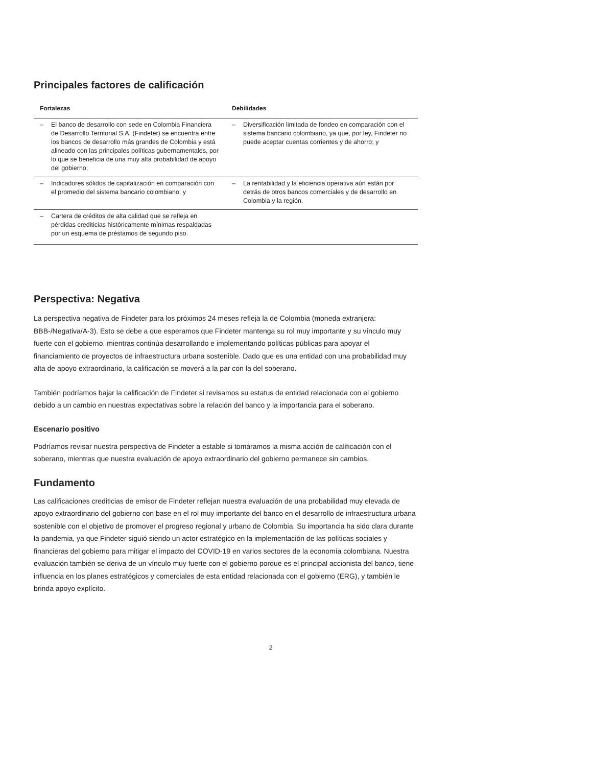Principales factores de calificación
| Fortalezas | Debilidades |
| --- | --- |
| – El banco de desarrollo con sede en Colombia Financiera de Desarrollo Territorial S.A. (Findeter) se encuentra entre los bancos de desarrollo más grandes de Colombia y está alineado con las principales políticas gubernamentales, por lo que se beneficia de una muy alta probabilidad de apoyo del gobierno; | – Diversificación limitada de fondeo en comparación con el sistema bancario colombiano, ya que, por ley, Findeter no puede aceptar cuentas corrientes y de ahorro; y |
| – Indicadores sólidos de capitalización en comparación con el promedio del sistema bancario colombiano; y | – La rentabilidad y la eficiencia operativa aún están por detrás de otros bancos comerciales y de desarrollo en Colombia y la región. |
| – Cartera de créditos de alta calidad que se refleja en pérdidas crediticias históricamente mínimas respaldadas por un esquema de préstamos de segundo piso. | |
Perspectiva: Negativa
La perspectiva negativa de Findeter para los próximos 24 meses refleja la de Colombia (moneda extranjera: BBB-/Negativa/A-3). Esto se debe a que esperamos que Findeter mantenga su rol muy importante y su vínculo muy fuerte con el gobierno, mientras continúa desarrollando e implementando políticas públicas para apoyar el financiamiento de proyectos de infraestructura urbana sostenible. Dado que es una entidad con una probabilidad muy alta de apoyo extraordinario, la calificación se moverá a la par con la del soberano.
También podríamos bajar la calificación de Findeter si revisamos su estatus de entidad relacionada con el gobierno debido a un cambio en nuestras expectativas sobre la relación del banco y la importancia para el soberano.
Escenario positivo
Podríamos revisar nuestra perspectiva de Findeter a estable si tomáramos la misma acción de calificación con el soberano, mientras que nuestra evaluación de apoyo extraordinario del gobierno permanece sin cambios.
Fundamento
Las calificaciones crediticias de emisor de Findeter reflejan nuestra evaluación de una probabilidad muy elevada de apoyo extraordinario del gobierno con base en el rol muy importante del banco en el desarrollo de infraestructura urbana sostenible con el objetivo de promover el progreso regional y urbano de Colombia. Su importancia ha sido clara durante la pandemia, ya que Findeter siguió siendo un actor estratégico en la implementación de las políticas sociales y financieras del gobierno para mitigar el impacto del COVID-19 en varios sectores de la economía colombiana. Nuestra evaluación también se deriva de un vínculo muy fuerte con el gobierno porque es el principal accionista del banco, tiene influencia en los planes estratégicos y comerciales de esta entidad relacionada con el gobierno (ERG), y también le brinda apoyo explícito.
2